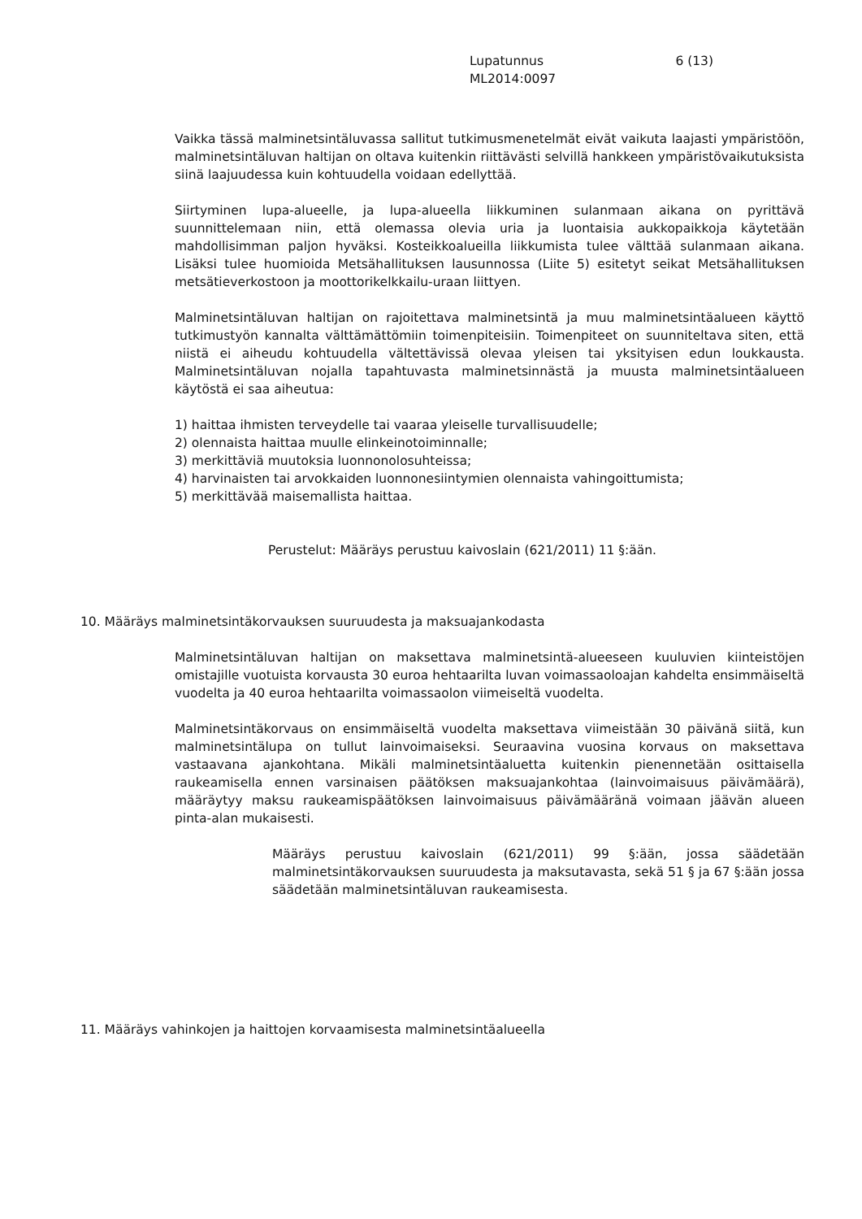Lupatunnus 6 (13)
ML2014:0097
Vaikka tässä malminetsintäluvassa sallitut tutkimusmenetelmät eivät vaikuta laajasti ympäristöön, malminetsintäluvan haltijan on oltava kuitenkin riittävästi selvillä hankkeen ympäristövaikutuksista siinä laajuudessa kuin kohtuudella voidaan edellyttää.
Siirtyminen lupa-alueelle, ja lupa-alueella liikkuminen sulanmaan aikana on pyrittävä suunnittelemaan niin, että olemassa olevia uria ja luontaisia aukkopaikkoja käytetään mahdollisimman paljon hyväksi. Kosteikkoalueilla liikkumista tulee välttää sulanmaan aikana. Lisäksi tulee huomioida Metsähallituksen lausunnossa (Liite 5) esitetyt seikat Metsähallituksen metsätieverkostoon ja moottorikelkkailu-uraan liittyen.
Malminetsintäluvan haltijan on rajoitettava malminetsintä ja muu malminetsintäalueen käyttö tutkimustyön kannalta välttämättömiin toimenpiteisiin. Toimenpiteet on suunniteltava siten, että niistä ei aiheudu kohtuudella vältettävissä olevaa yleisen tai yksityisen edun loukkausta. Malminetsintäluvan nojalla tapahtuvasta malminetsinnästä ja muusta malminetsintäalueen käytöstä ei saa aiheutua:
1) haittaa ihmisten terveydelle tai vaaraa yleiselle turvallisuudelle;
2) olennaista haittaa muulle elinkeinotoiminnalle;
3) merkittäviä muutoksia luonnonolosuhteissa;
4) harvinaisten tai arvokkaiden luonnonesiintymien olennaista vahingoittumista;
5) merkittävää maisemallista haittaa.
Perustelut: Määräys perustuu kaivoslain (621/2011) 11 §:ään.
10. Määräys malminetsintäkorvauksen suuruudesta ja maksuajankodasta
Malminetsintäluvan haltijan on maksettava malminetsintä-alueeseen kuuluvien kiinteistöjen omistajille vuotuista korvausta 30 euroa hehtaarilta luvan voimassaoloajan kahdelta ensimmäiseltä vuodelta ja 40 euroa hehtaarilta voimassaolon viimeiseltä vuodelta.
Malminetsintäkorvaus on ensimmäiseltä vuodelta maksettava viimeistään 30 päivänä siitä, kun malminetsintälupa on tullut lainvoimaiseksi. Seuraavina vuosina korvaus on maksettava vastaavana ajankohtana. Mikäli malminetsintäaluetta kuitenkin pienennetään osittaisella raukeamisella ennen varsinaisen päätöksen maksuajankohtaa (lainvoimaisuus päivämäärä), määräytyy maksu raukeamispäätöksen lainvoimaisuus päivämääränä voimaan jäävän alueen pinta-alan mukaisesti.
Määräys perustuu kaivoslain (621/2011) 99 §:ään, jossa säädetään malminetsintäkorvauksen suuruudesta ja maksutavasta, sekä 51 § ja 67 §:ään jossa säädetään malminetsintäluvan raukeamisesta.
11. Määräys vahinkojen ja haittojen korvaamisesta malminetsintäalueella